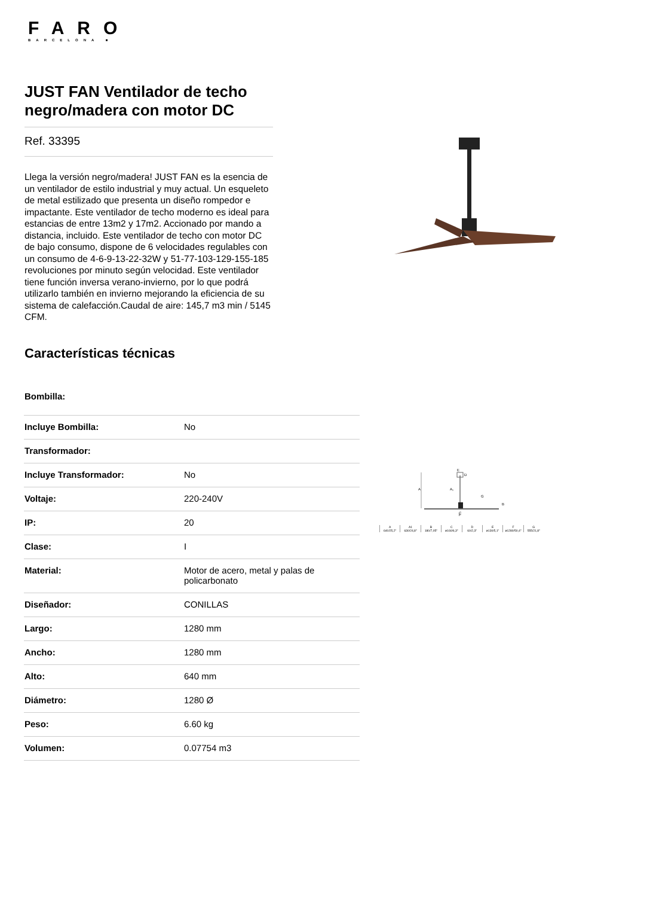FARO
BARCELONA ■
JUST FAN Ventilador de techo negro/madera con motor DC
Ref. 33395
Llega la versión negro/madera! JUST FAN es la esencia de un ventilador de estilo industrial y muy actual. Un esqueleto de metal estilizado que presenta un diseño rompedor e impactante. Este ventilador de techo moderno es ideal para estancias de entre 13m2 y 17m2. Accionado por mando a distancia, incluido. Este ventilador de techo con motor DC de bajo consumo, dispone de 6 velocidades regulables con un consumo de 4-6-9-13-22-32W y 51-77-103-129-155-185 revoluciones por minuto según velocidad. Este ventilador tiene función inversa verano-invierno, por lo que podrá utilizarlo también en invierno mejorando la eficiencia de su sistema de calefacción.Caudal de aire: 145,7 m3 min / 5145 CFM.
Características técnicas
Bombilla:
| Incluye Bombilla: | No |
| Transformador: | |
| Incluye Transformador: | No |
| Voltaje: | 220-240V |
| IP: | 20 |
| Clase: | I |
| Material: | Motor de acero, metal y palas de policarbonato |
| Diseñador: | CONILLAS |
| Largo: | 1280 mm |
| Ancho: | 1280 mm |
| Alto: | 640 mm |
| Diámetro: | 1280 Ø |
| Peso: | 6.60 kg |
| Volumen: | 0.07754 m3 |
A
E
D
A₁
G
B
C
F
A
640/25,2"
A1
630/24,8"
B
180/7,05"
C
ø160/6,3"
D
60/2,3"
E
ø130/5,1"
F
ø1280/50,4"
G
555/21,8"